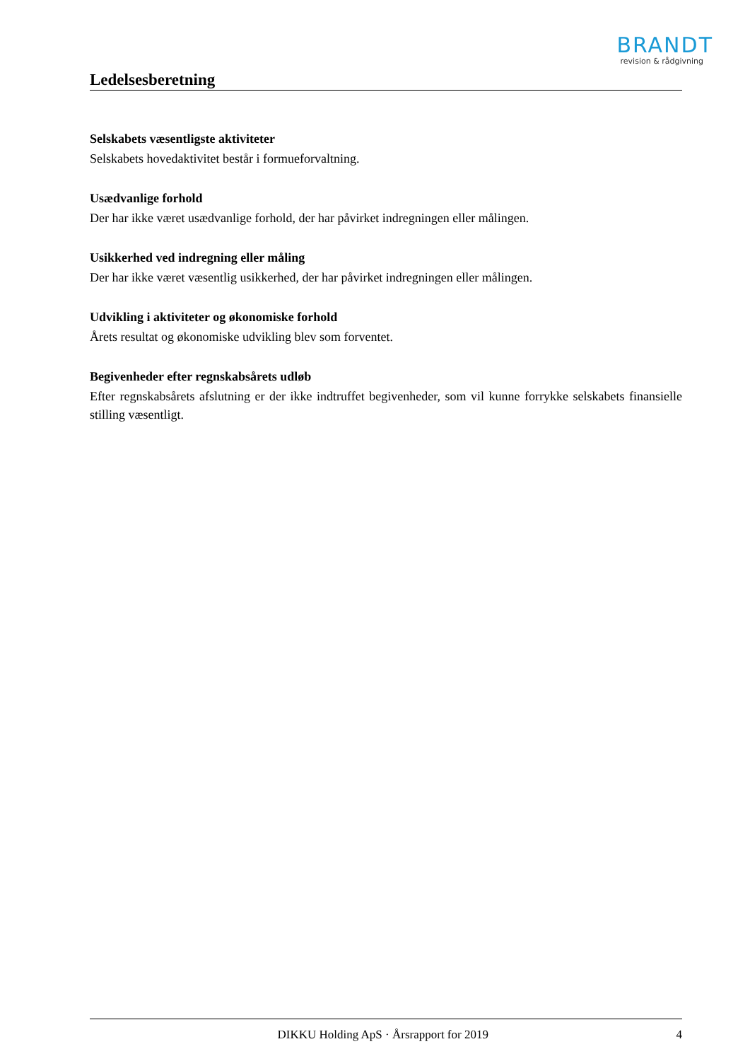BRANDT
revision & rådgivning
Ledelsesberetning
Selskabets væsentligste aktiviteter
Selskabets hovedaktivitet består i formueforvaltning.
Usædvanlige forhold
Der har ikke været usædvanlige forhold, der har påvirket indregningen eller målingen.
Usikkerhed ved indregning eller måling
Der har ikke været væsentlig usikkerhed, der har påvirket indregningen eller målingen.
Udvikling i aktiviteter og økonomiske forhold
Årets resultat og økonomiske udvikling blev som forventet.
Begivenheder efter regnskabsårets udløb
Efter regnskabsårets afslutning er der ikke indtruffet begivenheder, som vil kunne forrykke selskabets finansielle stilling væsentligt.
DIKKU Holding ApS · Årsrapport for 2019 4